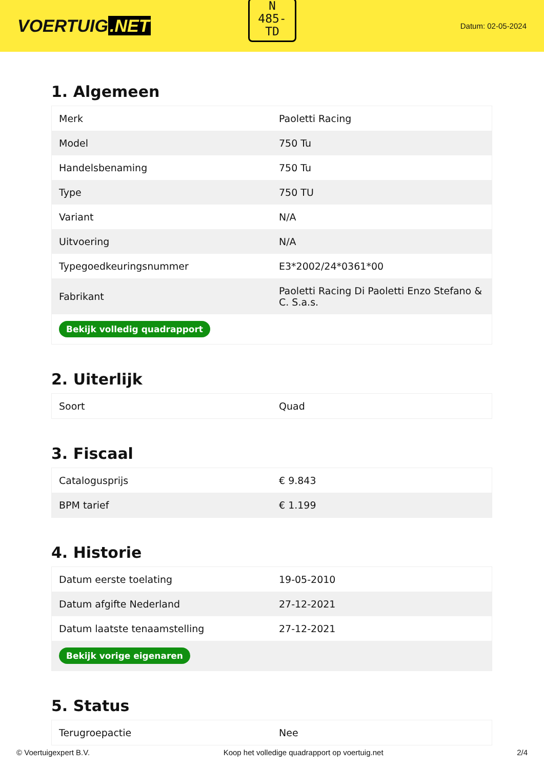VOERTUIG.NET
Datum: 02-05-2024
N
485-
TD
1. Algemeen
| Merk | Paoletti Racing |
| Model | 750 Tu |
| Handelsbenaming | 750 Tu |
| Type | 750 TU |
| Variant | N/A |
| Uitvoering | N/A |
| Typegoedkeuringsnummer | E3*2002/24*0361*00 |
| Fabrikant | Paoletti Racing Di Paoletti Enzo Stefano & C. S.a.s. |
| Bekijk volledig quadrapport | |
2. Uiterlijk
| Soort | Quad |
3. Fiscaal
| Catalogusprijs | € 9.843 |
| BPM tarief | € 1.199 |
4. Historie
| Datum eerste toelating | 19-05-2010 |
| Datum afgifte Nederland | 27-12-2021 |
| Datum laatste tenaamstelling | 27-12-2021 |
| Bekijk vorige eigenaren | |
5. Status
| Terugroepactie | Nee |
© Voertuigexpert B.V. Koop het volledige quadrapport op voertuig.net 2/4